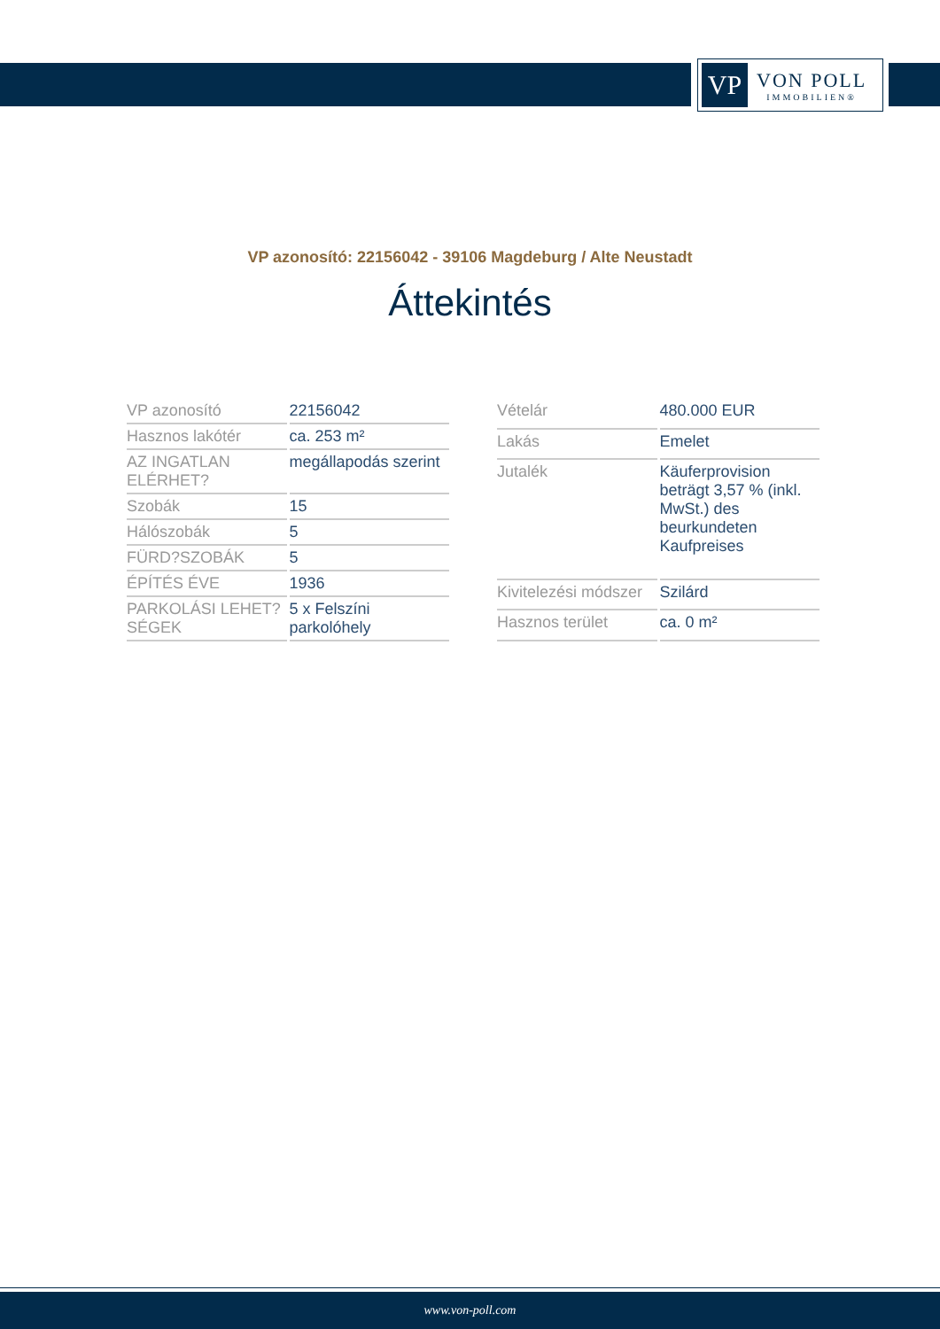VP
VON POLL
IMMOBILIEN®
VP azonosító: 22156042 - 39106 Magdeburg / Alte Neustadt
Áttekintés
| VP azonosító | 22156042 |
| Hasznos lakótér | ca. 253 m² |
| AZ INGATLAN ELÉRHET? | megállapodás szerint |
| Szobák | 15 |
| Hálószobák | 5 |
| FÜRD?SZOBÁK | 5 |
| ÉPÍTÉS ÉVE | 1936 |
| PARKOLÁSI LEHET?SÉGEK | 5 x Felszíni parkolóhely |
| Vételár | 480.000 EUR |
| Lakás | Emelet |
| Jutalék | Käuferprovision beträgt 3,57 % (inkl. MwSt.) des beurkundeten Kaufpreises |
| Kivitelezési módszer | Szilárd |
| Hasznos terület | ca. 0 m² |
www.von-poll.com